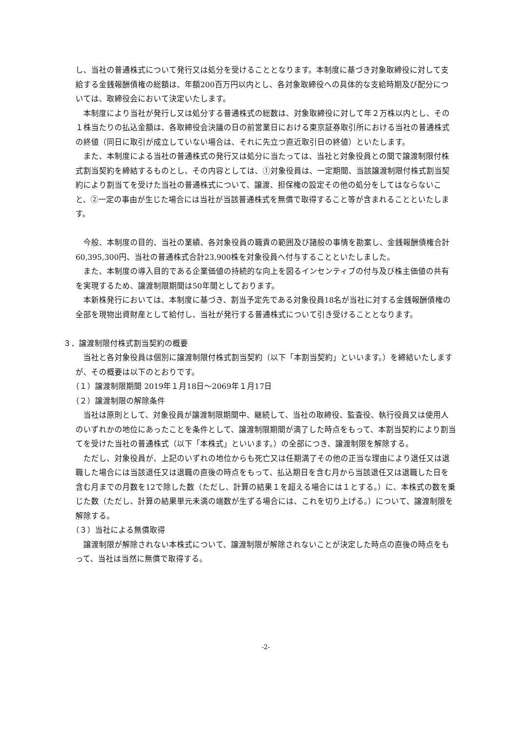し、当社の普通株式について発行又は処分を受けることとなります。本制度に基づき対象取締役に対して支給する金銭報酬債権の総額は、年額200百万円以内とし、各対象取締役への具体的な支給時期及び配分については、取締役会において決定いたします。
本制度により当社が発行し又は処分する普通株式の総数は、対象取締役に対して年２万株以内とし、その１株当たりの払込金額は、各取締役会決議の日の前営業日における東京証券取引所における当社の普通株式の終値（同日に取引が成立していない場合は、それに先立つ直近取引日の終値）といたします。
また、本制度による当社の普通株式の発行又は処分に当たっては、当社と対象役員との間で譲渡制限付株式割当契約を締結するものとし、その内容としては、①対象役員は、一定期間、当該譲渡制限付株式割当契約により割当てを受けた当社の普通株式について、譲渡、担保権の設定その他の処分をしてはならないこと、②一定の事由が生じた場合には当社が当該普通株式を無償で取得すること等が含まれることといたします。
今般、本制度の目的、当社の業績、各対象役員の職責の範囲及び諸般の事情を勘案し、金銭報酬債権合計60,395,300円、当社の普通株式合計23,900株を対象役員へ付与することといたしました。
また、本制度の導入目的である企業価値の持続的な向上を図るインセンティブの付与及び株主価値の共有を実現するため、譲渡制限期間は50年間としております。
本新株発行においては、本制度に基づき、割当予定先である対象役員18名が当社に対する金銭報酬債権の全部を現物出資財産として給付し、当社が発行する普通株式について引き受けることとなります。
３．譲渡制限付株式割当契約の概要
当社と各対象役員は個別に譲渡制限付株式割当契約（以下「本割当契約」といいます。）を締結いたしますが、その概要は以下のとおりです。
（１）譲渡制限期間 2019年１月18日～2069年１月17日
（２）譲渡制限の解除条件
当社は原則として、対象役員が譲渡制限期間中、継続して、当社の取締役、監査役、執行役員又は使用人のいずれかの地位にあったことを条件として、譲渡制限期間が満了した時点をもって、本割当契約により割当てを受けた当社の普通株式（以下「本株式」といいます。）の全部につき、譲渡制限を解除する。
ただし、対象役員が、上記のいずれの地位からも死亡又は任期満了その他の正当な理由により退任又は退職した場合には当該退任又は退職の直後の時点をもって、払込期日を含む月から当該退任又は退職した日を含む月までの月数を12で除した数（ただし、計算の結果１を超える場合には１とする。）に、本株式の数を乗じた数（ただし、計算の結果単元未満の端数が生ずる場合には、これを切り上げる。）について、譲渡制限を解除する。
（３）当社による無償取得
譲渡制限が解除されない本株式について、譲渡制限が解除されないことが決定した時点の直後の時点をもって、当社は当然に無償で取得する。
-2-